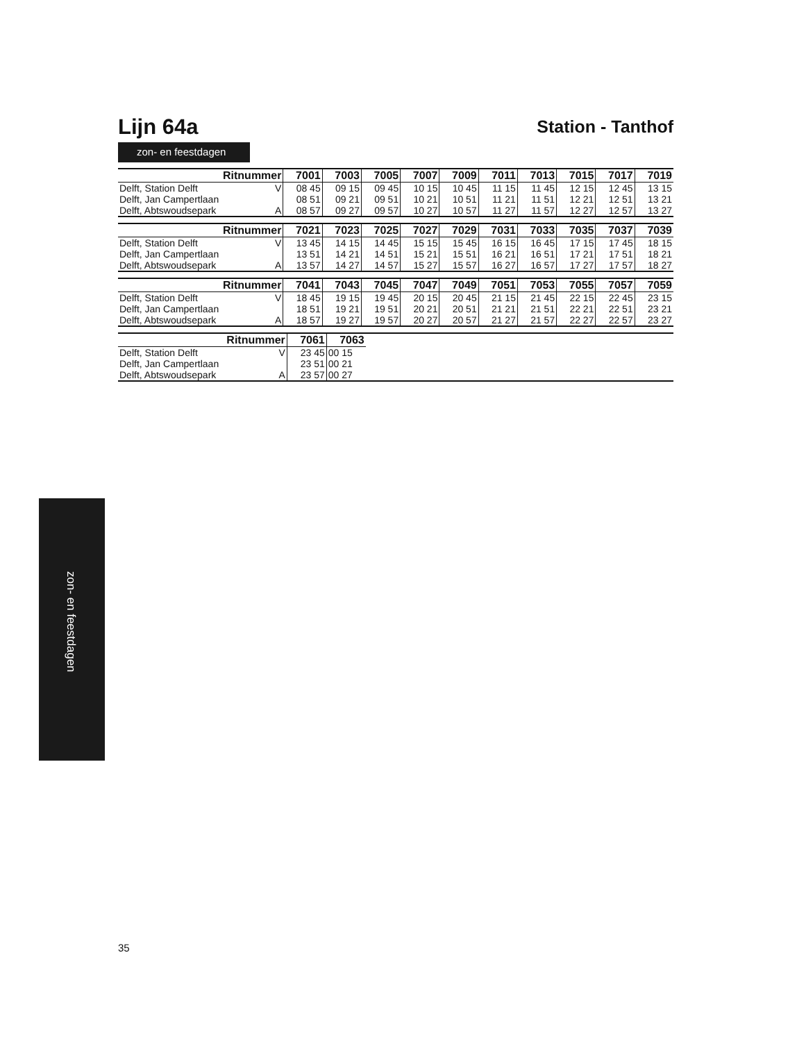Lijn 64a
Station - Tanthof
zon- en feestdagen
| Ritnummer | | 7001 | 7003 | 7005 | 7007 | 7009 | 7011 | 7013 | 7015 | 7017 | 7019 |
| --- | --- | --- | --- | --- | --- | --- | --- | --- | --- | --- | --- |
| Delft, Station Delft | V | 08 45 | 09 15 | 09 45 | 10 15 | 10 45 | 11 15 | 11 45 | 12 15 | 12 45 | 13 15 |
| Delft, Jan Campertlaan | | 08 51 | 09 21 | 09 51 | 10 21 | 10 51 | 11 21 | 11 51 | 12 21 | 12 51 | 13 21 |
| Delft, Abtswoudsepark | A | 08 57 | 09 27 | 09 57 | 10 27 | 10 57 | 11 27 | 11 57 | 12 27 | 12 57 | 13 27 |
| Ritnummer | | 7021 | 7023 | 7025 | 7027 | 7029 | 7031 | 7033 | 7035 | 7037 | 7039 |
| --- | --- | --- | --- | --- | --- | --- | --- | --- | --- | --- | --- |
| Delft, Station Delft | V | 13 45 | 14 15 | 14 45 | 15 15 | 15 45 | 16 15 | 16 45 | 17 15 | 17 45 | 18 15 |
| Delft, Jan Campertlaan | | 13 51 | 14 21 | 14 51 | 15 21 | 15 51 | 16 21 | 16 51 | 17 21 | 17 51 | 18 21 |
| Delft, Abtswoudsepark | A | 13 57 | 14 27 | 14 57 | 15 27 | 15 57 | 16 27 | 16 57 | 17 27 | 17 57 | 18 27 |
| Ritnummer | | 7041 | 7043 | 7045 | 7047 | 7049 | 7051 | 7053 | 7055 | 7057 | 7059 |
| --- | --- | --- | --- | --- | --- | --- | --- | --- | --- | --- | --- |
| Delft, Station Delft | V | 18 45 | 19 15 | 19 45 | 20 15 | 20 45 | 21 15 | 21 45 | 22 15 | 22 45 | 23 15 |
| Delft, Jan Campertlaan | | 18 51 | 19 21 | 19 51 | 20 21 | 20 51 | 21 21 | 21 51 | 22 21 | 22 51 | 23 21 |
| Delft, Abtswoudsepark | A | 18 57 | 19 27 | 19 57 | 20 27 | 20 57 | 21 27 | 21 57 | 22 27 | 22 57 | 23 27 |
| Ritnummer | | 7061 | 7063 | |
| Delft, Station Delft | V | 23 45 | 00 15 | |
| Delft, Jan Campertlaan | | 23 51 | 00 21 | |
| Delft, Abtswoudsepark | A | 23 57 | 00 27 | |
zon- en feestdagen
35